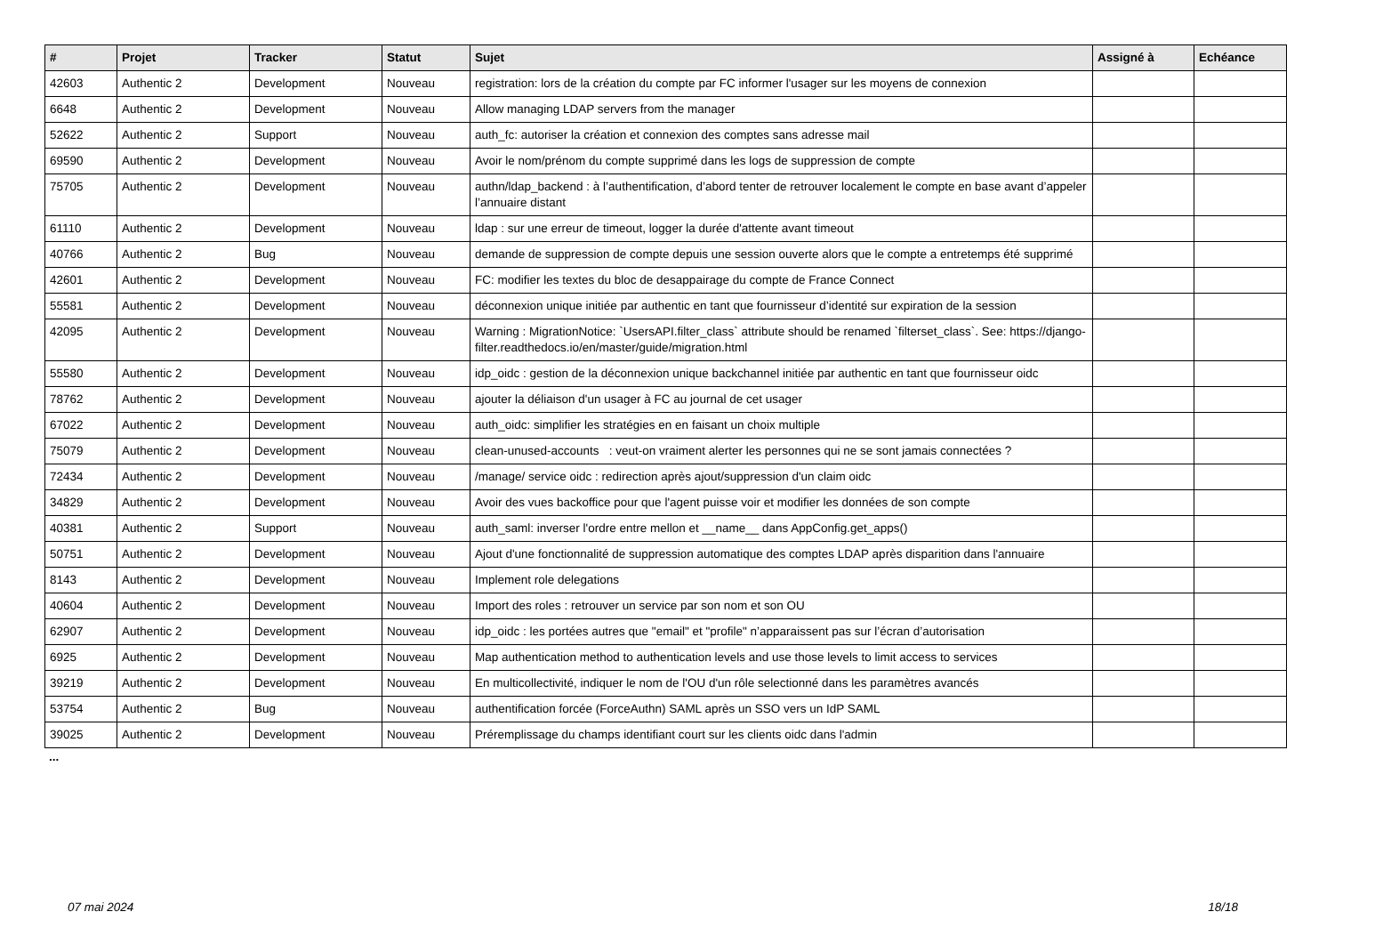| # | Projet | Tracker | Statut | Sujet | Assigné à | Echéance |
| --- | --- | --- | --- | --- | --- | --- |
| 42603 | Authentic 2 | Development | Nouveau | registration: lors de la création du compte par FC informer l'usager sur les moyens de connexion | | |
| 6648 | Authentic 2 | Development | Nouveau | Allow managing LDAP servers from the manager | | |
| 52622 | Authentic 2 | Support | Nouveau | auth_fc: autoriser la création et connexion des comptes sans adresse mail | | |
| 69590 | Authentic 2 | Development | Nouveau | Avoir le nom/prénom du compte supprimé dans les logs de suppression de compte | | |
| 75705 | Authentic 2 | Development | Nouveau | authn/ldap_backend : à l’authentification, d’abord tenter de retrouver localement le compte en base avant d’appeler l’annuaire distant | | |
| 61110 | Authentic 2 | Development | Nouveau | ldap : sur une erreur de timeout, logger la durée d'attente avant timeout | | |
| 40766 | Authentic 2 | Bug | Nouveau | demande de suppression de compte depuis une session ouverte alors que le compte a entretemps été supprimé | | |
| 42601 | Authentic 2 | Development | Nouveau | FC: modifier les textes du bloc de desappairage du compte de France Connect | | |
| 55581 | Authentic 2 | Development | Nouveau | déconnexion unique initiée par authentic en tant que fournisseur d’identité sur expiration de la session | | |
| 42095 | Authentic 2 | Development | Nouveau | Warning : MigrationNotice: `UsersAPI.filter_class` attribute should be renamed `filterset_class`. See: https://django-filter.readthedocs.io/en/master/guide/migration.html | | |
| 55580 | Authentic 2 | Development | Nouveau | idp_oidc : gestion de la déconnexion unique backchannel initiée par authentic en tant que fournisseur oidc | | |
| 78762 | Authentic 2 | Development | Nouveau | ajouter la déliaison d'un usager à FC au journal de cet usager | | |
| 67022 | Authentic 2 | Development | Nouveau | auth_oidc: simplifier les stratégies en en faisant un choix multiple | | |
| 75079 | Authentic 2 | Development | Nouveau | clean-unused-accounts : veut-on vraiment alerter les personnes qui ne se sont jamais connectées ? | | |
| 72434 | Authentic 2 | Development | Nouveau | /manage/ service oidc : redirection après ajout/suppression d'un claim oidc | | |
| 34829 | Authentic 2 | Development | Nouveau | Avoir des vues backoffice pour que l'agent puisse voir et modifier les données de son compte | | |
| 40381 | Authentic 2 | Support | Nouveau | auth_saml: inverser l'ordre entre mellon et __name__ dans AppConfig.get_apps() | | |
| 50751 | Authentic 2 | Development | Nouveau | Ajout d'une fonctionnalité de suppression automatique des comptes LDAP après disparition dans l'annuaire | | |
| 8143 | Authentic 2 | Development | Nouveau | Implement role delegations | | |
| 40604 | Authentic 2 | Development | Nouveau | Import des roles : retrouver un service par son nom et son OU | | |
| 62907 | Authentic 2 | Development | Nouveau | idp_oidc : les portées autres que "email" et "profile" n’apparaissent pas sur l’écran d’autorisation | | |
| 6925 | Authentic 2 | Development | Nouveau | Map authentication method to authentication levels and use those levels to limit access to services | | |
| 39219 | Authentic 2 | Development | Nouveau | En multicollectivité, indiquer le nom de l'OU d'un rôle selectionné dans les paramètres avancés | | |
| 53754 | Authentic 2 | Bug | Nouveau | authentification forcée (ForceAuthn) SAML après un SSO vers un IdP SAML | | |
| 39025 | Authentic 2 | Development | Nouveau | Préremplissage du champs identifiant court sur les clients oidc dans l'admin | | |
...
07 mai 2024 18/18